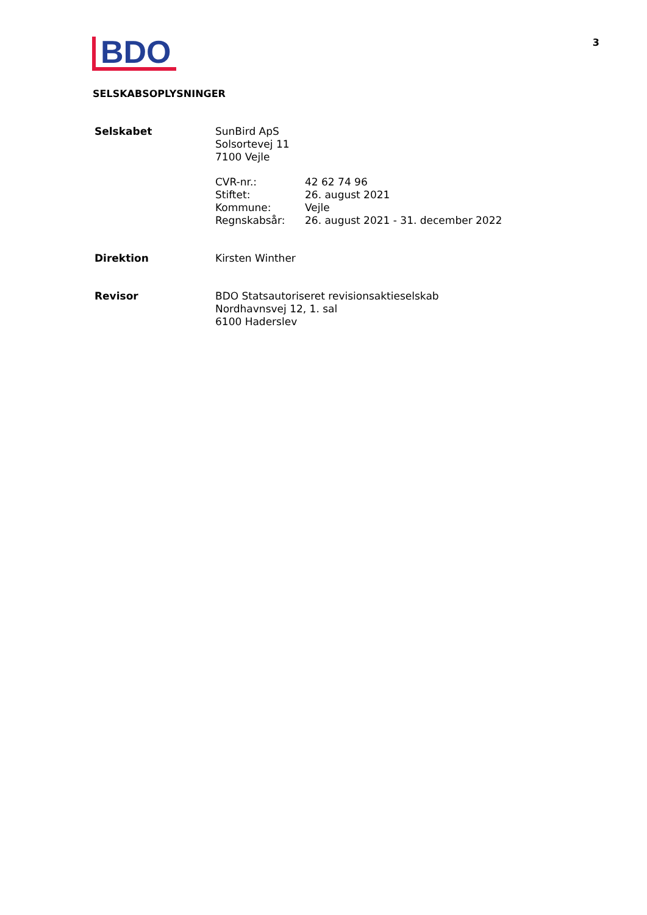BDO
3
SELSKABSOPLYSNINGER
Selskabet SunBird ApS
Solsortevej 11
7100 Vejle
CVR-nr.:
Stiftet:
Kommune:
Regnskabsår:
42 62 74 96
26. august 2021
Vejle
26. august 2021 - 31. december 2022
Direktion Kirsten Winther
Revisor BDO Statsautoriseret revisionsaktieselskab
Nordhavnsvej 12, 1. sal
6100 Haderslev